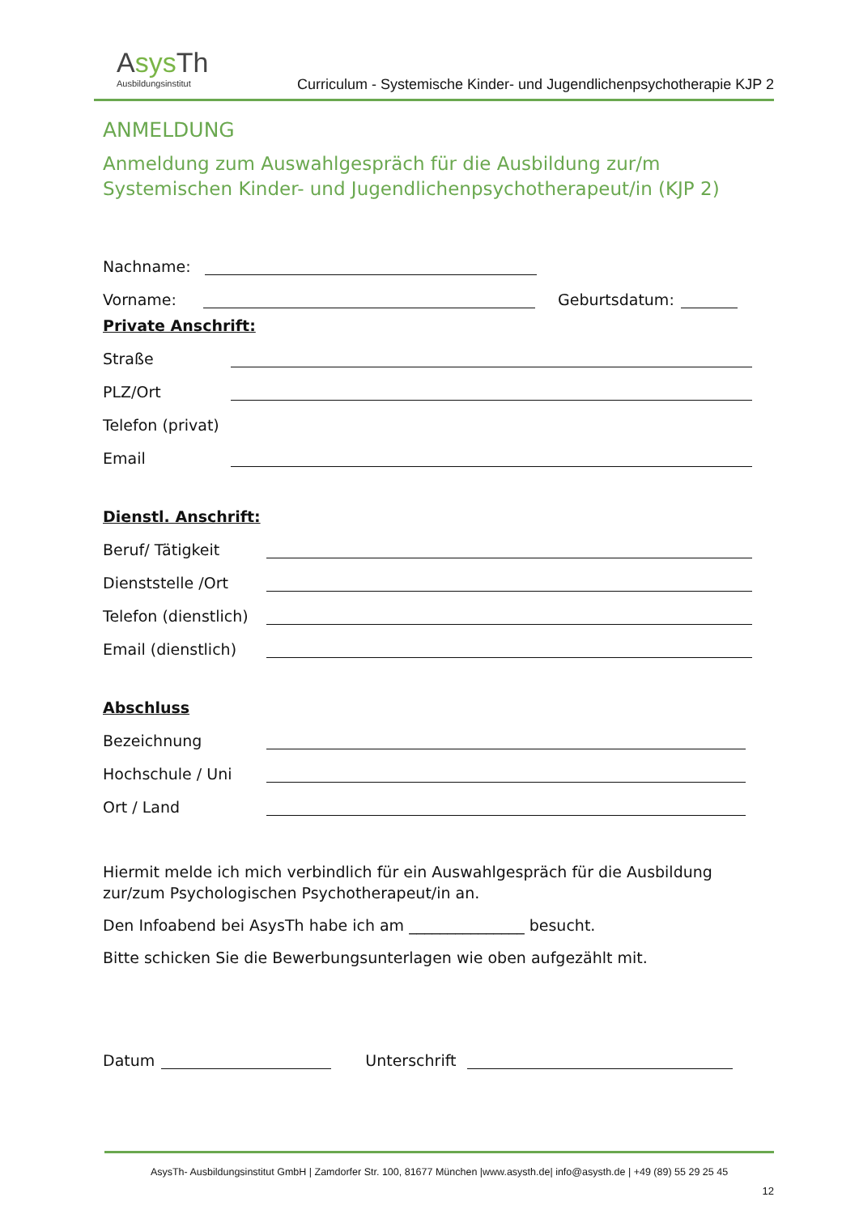Asys Th
Ausbildungsinstitut
Curriculum - Systemische Kinder- und Jugendlichenpsychotherapie KJP 2
ANMELDUNG
Anmeldung zum Auswahlgespräch für die Ausbildung zur/m Systemischen Kinder- und Jugendlichenpsychotherapeut/in (KJP 2)
Nachname:
Vorname: Geburtsdatum:
Private Anschrift:
Straße
PLZ/Ort
Telefon (privat)
Email
Dienstl. Anschrift:
Beruf/ Tätigkeit
Dienststelle /Ort
Telefon (dienstlich)
Email (dienstlich)
Abschluss
Bezeichnung
Hochschule / Uni
Ort / Land
Hiermit melde ich mich verbindlich für ein Auswahlgespräch für die Ausbildung zur/zum Psychologischen Psychotherapeut/in an.
Den Infoabend bei AsysTh habe ich am _______________ besucht.
Bitte schicken Sie die Bewerbungsunterlagen wie oben aufgezählt mit.
Datum Unterschrift
AsysTh- Ausbildungsinstitut GmbH | Zamdorfer Str. 100, 81677 München |www.asysth.de| info@asysth.de | +49 (89) 55 29 25 45
12